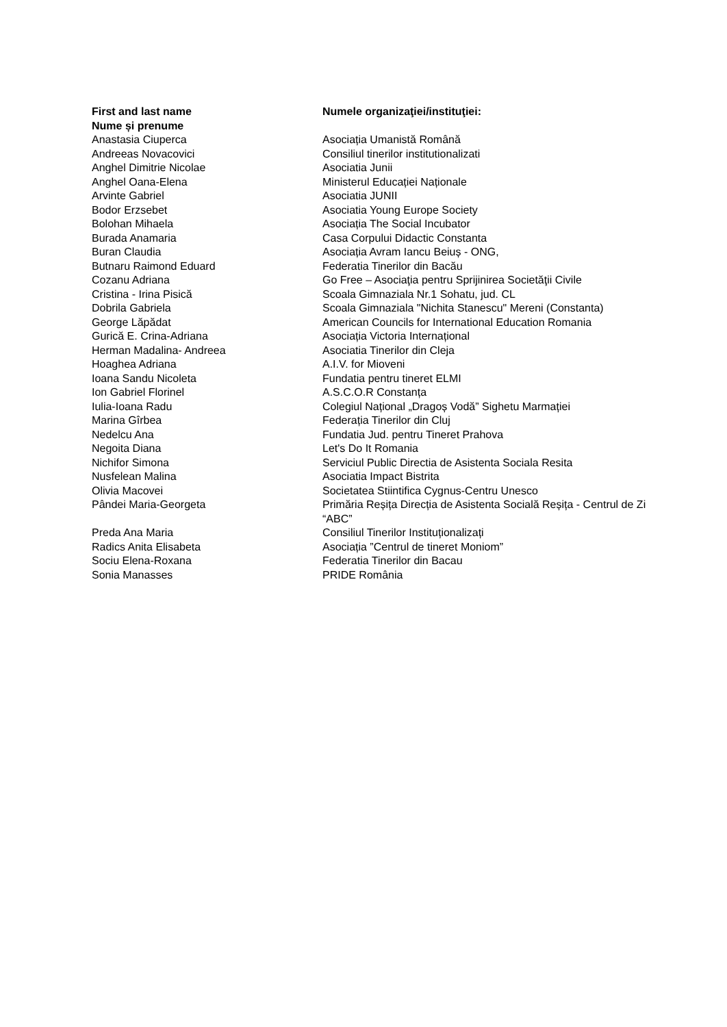| First and last name Nume și prenume | Numele organizaţiei/instituţiei: |
| --- | --- |
| Anastasia Ciuperca | Asociația Umanistă Română |
| Andreeas Novacovici | Consiliul tinerilor institutionalizati |
| Anghel Dimitrie Nicolae | Asociatia Junii |
| Anghel Oana-Elena | Ministerul Educației Naționale |
| Arvinte Gabriel | Asociatia JUNII |
| Bodor Erzsebet | Asociatia Young Europe Society |
| Bolohan Mihaela | Asociația The Social Incubator |
| Burada Anamaria | Casa Corpului Didactic Constanta |
| Buran Claudia | Asociația Avram Iancu Beiuș - ONG, |
| Butnaru Raimond Eduard | Federatia Tinerilor din Bacău |
| Cozanu Adriana | Go Free – Asociaţia pentru Sprijinirea Societăţii Civile |
| Cristina - Irina Pisică | Scoala Gimnaziala Nr.1 Sohatu, jud. CL |
| Dobrila Gabriela | Scoala Gimnaziala "Nichita Stanescu" Mereni (Constanta) |
| George Lăpădat | American Councils for International Education Romania |
| Gurică E. Crina-Adriana | Asociația Victoria Internațional |
| Herman Madalina- Andreea | Asociatia Tinerilor din Cleja |
| Hoaghea Adriana | A.I.V. for Mioveni |
| Ioana Sandu Nicoleta | Fundatia pentru tineret ELMI |
| Ion Gabriel Florinel | A.S.C.O.R Constanța |
| Iulia-Ioana Radu | Colegiul Național „Dragoș Vodă” Sighetu Marmației |
| Marina Gîrbea | Federația Tinerilor din Cluj |
| Nedelcu Ana | Fundatia Jud. pentru Tineret Prahova |
| Negoita Diana | Let's Do It Romania |
| Nichifor Simona | Serviciul Public Directia de Asistenta Sociala Resita |
| Nusfelean Malina | Asociatia Impact Bistrita |
| Olivia Macovei | Societatea Stiintifica Cygnus-Centru Unesco |
| Pândei Maria-Georgeta | Primăria Reșița Direcția de Asistenta Socială Reșița - Centrul de Zi “ABC” |
| Preda Ana Maria | Consiliul Tinerilor Instituționalizați |
| Radics Anita Elisabeta | Asociația ”Centrul de tineret Moniom” |
| Sociu Elena-Roxana | Federatia Tinerilor din Bacau |
| Sonia Manasses | PRIDE România |